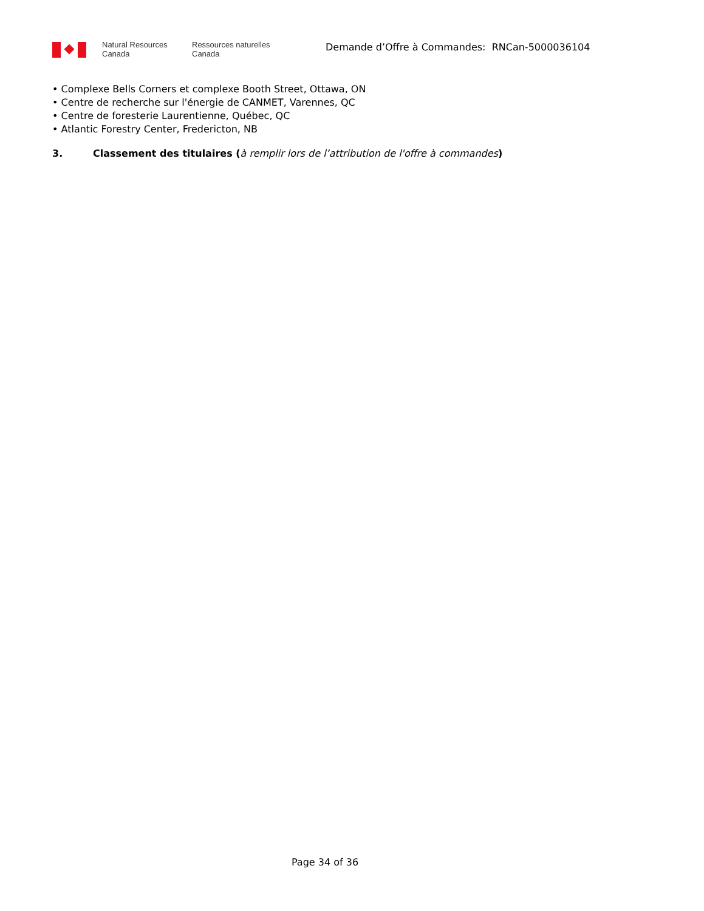Natural Resources
Canada
Ressources naturelles
Canada
Demande d’Offre à Commandes: RNCan-5000036104
• Complexe Bells Corners et complexe Booth Street, Ottawa, ON
• Centre de recherche sur l'énergie de CANMET, Varennes, QC
• Centre de foresterie Laurentienne, Québec, QC
• Atlantic Forestry Center, Fredericton, NB
3. Classement des titulaires (à remplir lors de l’attribution de l'offre à commandes)
Page 34 of 36